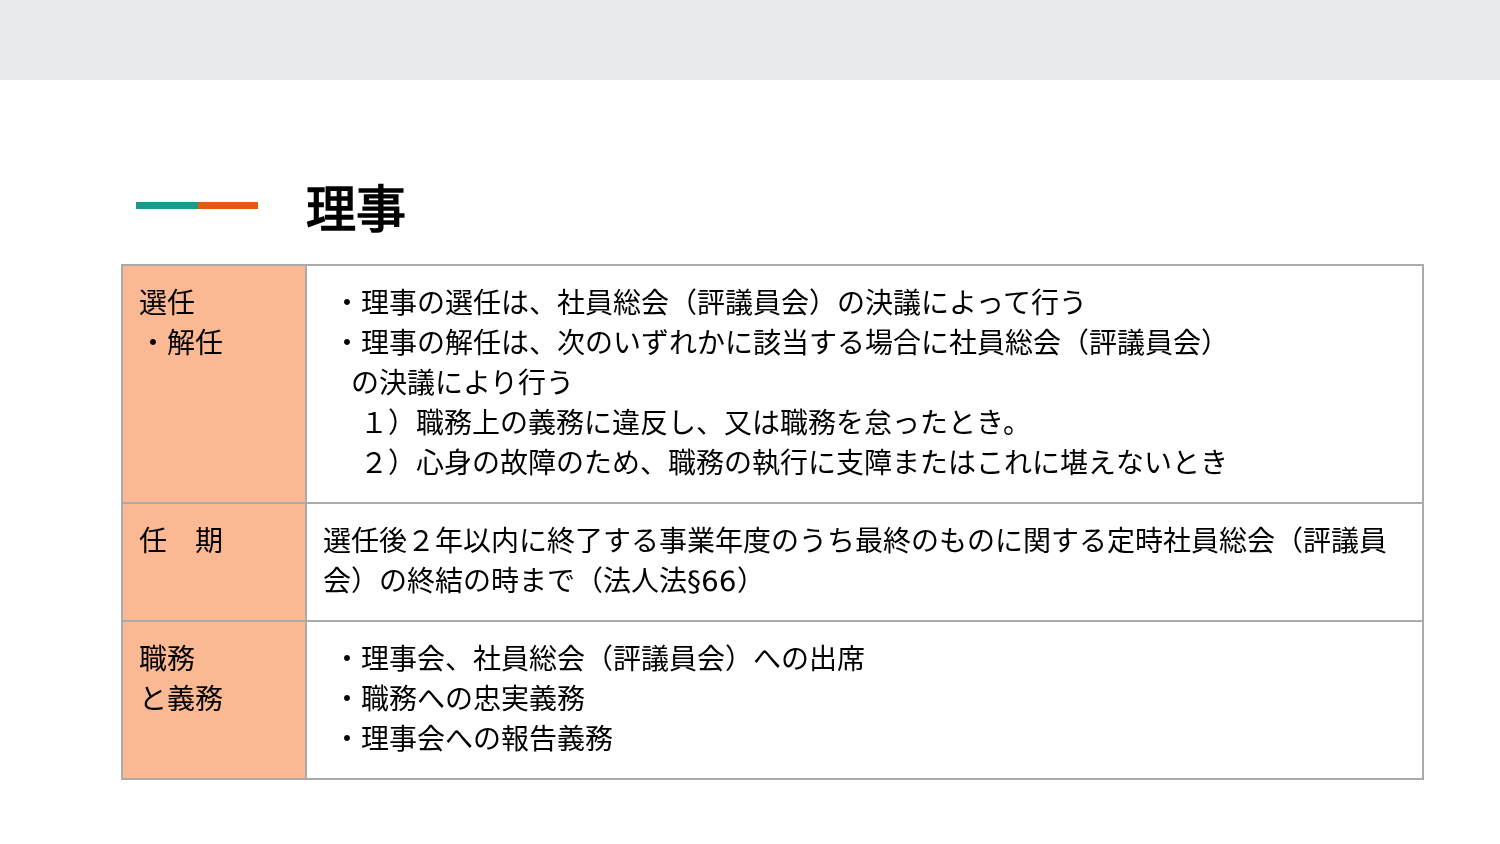理事
| 選任 ・解任 | ・理事の選任は、社員総会（評議員会）の決議によって行う ・理事の解任は、次のいずれかに該当する場合に社員総会（評議員会） の決議により行う １）職務上の義務に違反し、又は職務を怠ったとき。 ２）心身の故障のため、職務の執行に支障またはこれに堪えないとき |
| 任 期 | 選任後２年以内に終了する事業年度のうち最終のものに関する定時社員総会（評議員会）の終結の時まで（法人法§66） |
| 職務 と義務 | ・理事会、社員総会（評議員会）への出席 ・職務への忠実義務 ・理事会への報告義務 |